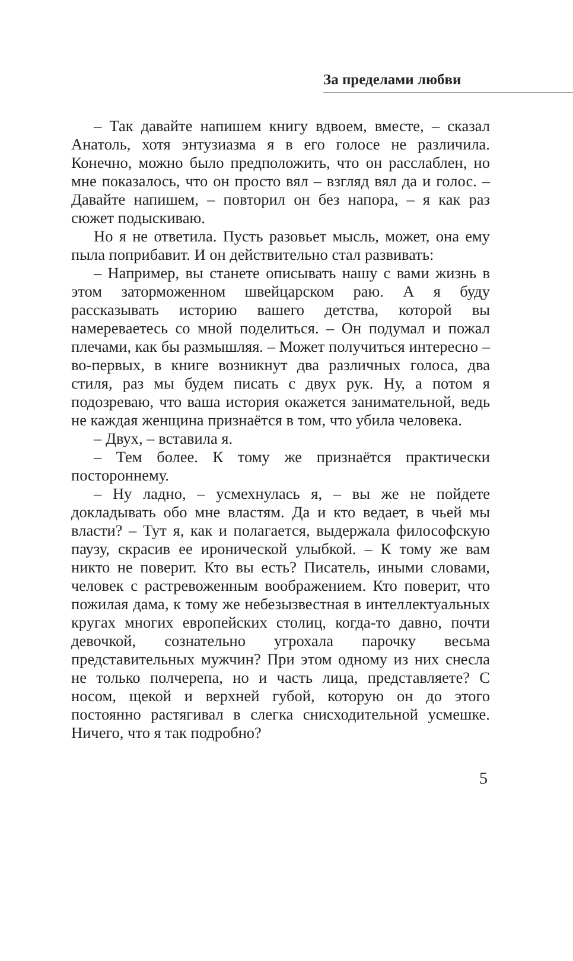За пределами любви
– Так давайте напишем книгу вдвоем, вместе, – сказал Анатоль, хотя энтузиазма я в его голосе не различила. Конечно, можно было предположить, что он расслаблен, но мне показалось, что он просто вял – взгляд вял да и голос. – Давайте напишем, – повторил он без напора, – я как раз сюжет подыскиваю.
Но я не ответила. Пусть разовьет мысль, может, она ему пыла поприбавит. И он действительно стал развивать:
– Например, вы станете описывать нашу с вами жизнь в этом заторможенном швейцарском раю. А я буду рассказывать историю вашего детства, которой вы намереваетесь со мной поделиться. – Он подумал и пожал плечами, как бы размышляя. – Может получиться интересно – во-первых, в книге возникнут два различных голоса, два стиля, раз мы будем писать с двух рук. Ну, а потом я подозреваю, что ваша история окажется занимательной, ведь не каждая женщина признаётся в том, что убила человека.
– Двух, – вставила я.
– Тем более. К тому же признаётся практически постороннему.
– Ну ладно, – усмехнулась я, – вы же не пойдете докладывать обо мне властям. Да и кто ведает, в чьей мы власти? – Тут я, как и полагается, выдержала философскую паузу, скрасив ее иронической улыбкой. – К тому же вам никто не поверит. Кто вы есть? Писатель, иными словами, человек с растревоженным воображением. Кто поверит, что пожилая дама, к тому же небезызвестная в интеллектуальных кругах многих европейских столиц, когда-то давно, почти девочкой, сознательно угрохала парочку весьма представительных мужчин? При этом одному из них снесла не только полчерепа, но и часть лица, представляете? С носом, щекой и верхней губой, которую он до этого постоянно растягивал в слегка снисходительной усмешке. Ничего, что я так подробно?
5